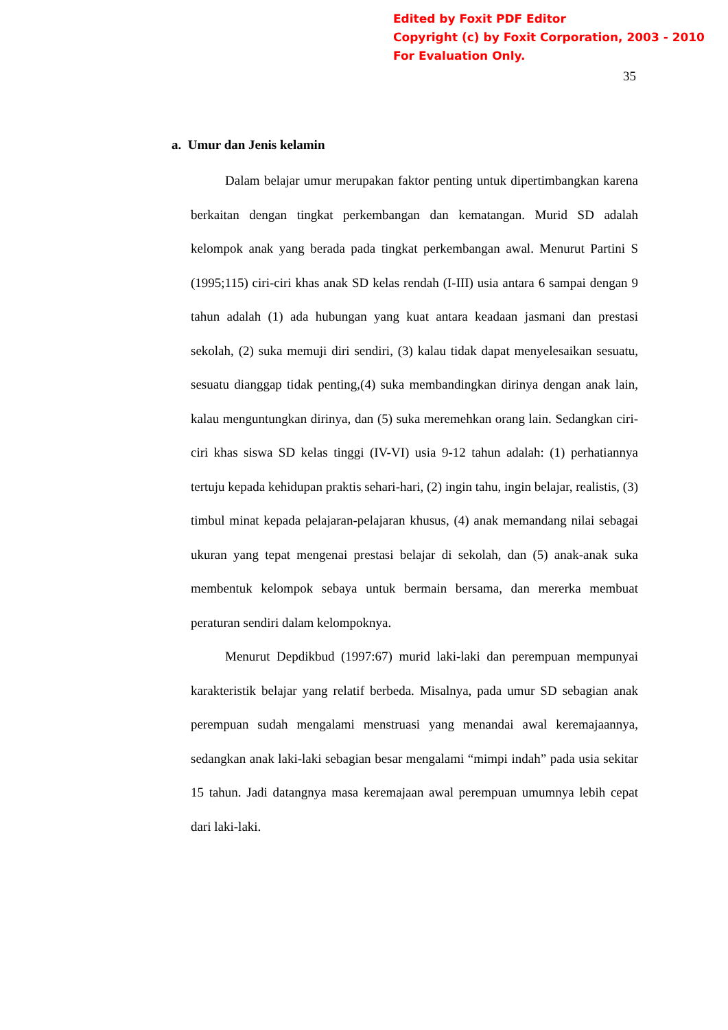Edited by Foxit PDF Editor
Copyright (c) by Foxit Corporation, 2003 - 2010
For Evaluation Only.
35
a. Umur dan Jenis kelamin
Dalam belajar umur merupakan faktor penting untuk dipertimbangkan karena berkaitan dengan tingkat perkembangan dan kematangan. Murid SD adalah kelompok anak yang berada pada tingkat perkembangan awal. Menurut Partini S (1995;115) ciri-ciri khas anak SD kelas rendah (I-III) usia antara 6 sampai dengan 9 tahun adalah (1) ada hubungan yang kuat antara keadaan jasmani dan prestasi sekolah, (2) suka memuji diri sendiri, (3) kalau tidak dapat menyelesaikan sesuatu, sesuatu dianggap tidak penting,(4) suka membandingkan dirinya dengan anak lain, kalau menguntungkan dirinya, dan (5) suka meremehkan orang lain. Sedangkan ciri-ciri khas siswa SD kelas tinggi (IV-VI) usia 9-12 tahun adalah: (1) perhatiannya tertuju kepada kehidupan praktis sehari-hari, (2) ingin tahu, ingin belajar, realistis, (3) timbul minat kepada pelajaran-pelajaran khusus, (4) anak memandang nilai sebagai ukuran yang tepat mengenai prestasi belajar di sekolah, dan (5) anak-anak suka membentuk kelompok sebaya untuk bermain bersama, dan mererka membuat peraturan sendiri dalam kelompoknya.
Menurut Depdikbud (1997:67) murid laki-laki dan perempuan mempunyai karakteristik belajar yang relatif berbeda. Misalnya, pada umur SD sebagian anak perempuan sudah mengalami menstruasi yang menandai awal keremajaannya, sedangkan anak laki-laki sebagian besar mengalami “mimpi indah” pada usia sekitar 15 tahun. Jadi datangnya masa keremajaan awal perempuan umumnya lebih cepat dari laki-laki.